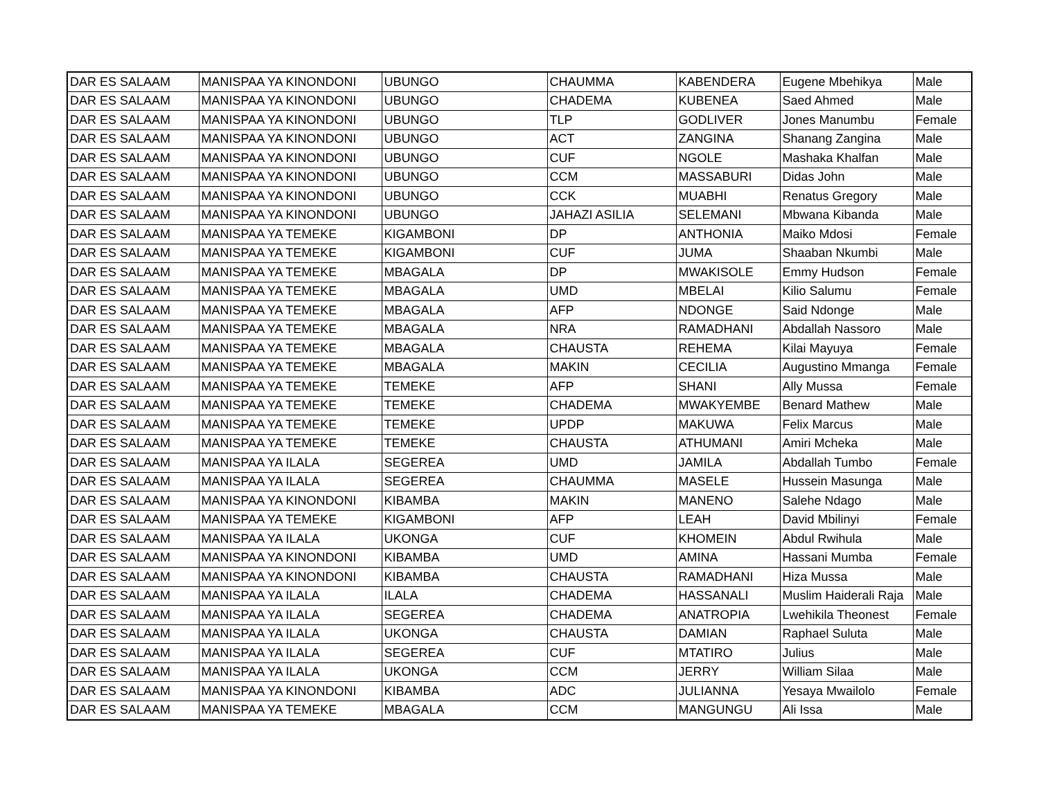| DAR ES SALAAM | MANISPAA YA KINONDONI | UBUNGO | CHAUMMA | KABENDERA | Eugene Mbehikya | Male |
| DAR ES SALAAM | MANISPAA YA KINONDONI | UBUNGO | CHADEMA | KUBENEA | Saed Ahmed | Male |
| DAR ES SALAAM | MANISPAA YA KINONDONI | UBUNGO | TLP | GODLIVER | Jones Manumbu | Female |
| DAR ES SALAAM | MANISPAA YA KINONDONI | UBUNGO | ACT | ZANGINA | Shanang Zangina | Male |
| DAR ES SALAAM | MANISPAA YA KINONDONI | UBUNGO | CUF | NGOLE | Mashaka Khalfan | Male |
| DAR ES SALAAM | MANISPAA YA KINONDONI | UBUNGO | CCM | MASSABURI | Didas John | Male |
| DAR ES SALAAM | MANISPAA YA KINONDONI | UBUNGO | CCK | MUABHI | Renatus Gregory | Male |
| DAR ES SALAAM | MANISPAA YA KINONDONI | UBUNGO | JAHAZI ASILIA | SELEMANI | Mbwana Kibanda | Male |
| DAR ES SALAAM | MANISPAA YA TEMEKE | KIGAMBONI | DP | ANTHONIA | Maiko Mdosi | Female |
| DAR ES SALAAM | MANISPAA YA TEMEKE | KIGAMBONI | CUF | JUMA | Shaaban Nkumbi | Male |
| DAR ES SALAAM | MANISPAA YA TEMEKE | MBAGALA | DP | MWAKISOLE | Emmy Hudson | Female |
| DAR ES SALAAM | MANISPAA YA TEMEKE | MBAGALA | UMD | MBELAI | Kilio Salumu | Female |
| DAR ES SALAAM | MANISPAA YA TEMEKE | MBAGALA | AFP | NDONGE | Said Ndonge | Male |
| DAR ES SALAAM | MANISPAA YA TEMEKE | MBAGALA | NRA | RAMADHANI | Abdallah Nassoro | Male |
| DAR ES SALAAM | MANISPAA YA TEMEKE | MBAGALA | CHAUSTA | REHEMA | Kilai Mayuya | Female |
| DAR ES SALAAM | MANISPAA YA TEMEKE | MBAGALA | MAKIN | CECILIA | Augustino Mmanga | Female |
| DAR ES SALAAM | MANISPAA YA TEMEKE | TEMEKE | AFP | SHANI | Ally Mussa | Female |
| DAR ES SALAAM | MANISPAA YA TEMEKE | TEMEKE | CHADEMA | MWAKYEMBE | Benard Mathew | Male |
| DAR ES SALAAM | MANISPAA YA TEMEKE | TEMEKE | UPDP | MAKUWA | Felix Marcus | Male |
| DAR ES SALAAM | MANISPAA YA TEMEKE | TEMEKE | CHAUSTA | ATHUMANI | Amiri Mcheka | Male |
| DAR ES SALAAM | MANISPAA YA ILALA | SEGEREA | UMD | JAMILA | Abdallah Tumbo | Female |
| DAR ES SALAAM | MANISPAA YA ILALA | SEGEREA | CHAUMMA | MASELE | Hussein Masunga | Male |
| DAR ES SALAAM | MANISPAA YA KINONDONI | KIBAMBA | MAKIN | MANENO | Salehe Ndago | Male |
| DAR ES SALAAM | MANISPAA YA TEMEKE | KIGAMBONI | AFP | LEAH | David Mbilinyi | Female |
| DAR ES SALAAM | MANISPAA YA ILALA | UKONGA | CUF | KHOMEIN | Abdul Rwihula | Male |
| DAR ES SALAAM | MANISPAA YA KINONDONI | KIBAMBA | UMD | AMINA | Hassani Mumba | Female |
| DAR ES SALAAM | MANISPAA YA KINONDONI | KIBAMBA | CHAUSTA | RAMADHANI | Hiza Mussa | Male |
| DAR ES SALAAM | MANISPAA YA ILALA | ILALA | CHADEMA | HASSANALI | Muslim Haiderali Raja | Male |
| DAR ES SALAAM | MANISPAA YA ILALA | SEGEREA | CHADEMA | ANATROPIA | Lwehikila Theonest | Female |
| DAR ES SALAAM | MANISPAA YA ILALA | UKONGA | CHAUSTA | DAMIAN | Raphael Suluta | Male |
| DAR ES SALAAM | MANISPAA YA ILALA | SEGEREA | CUF | MTATIRO | Julius | Male |
| DAR ES SALAAM | MANISPAA YA ILALA | UKONGA | CCM | JERRY | William Silaa | Male |
| DAR ES SALAAM | MANISPAA YA KINONDONI | KIBAMBA | ADC | JULIANNA | Yesaya Mwailolo | Female |
| DAR ES SALAAM | MANISPAA YA TEMEKE | MBAGALA | CCM | MANGUNGU | Ali Issa | Male |